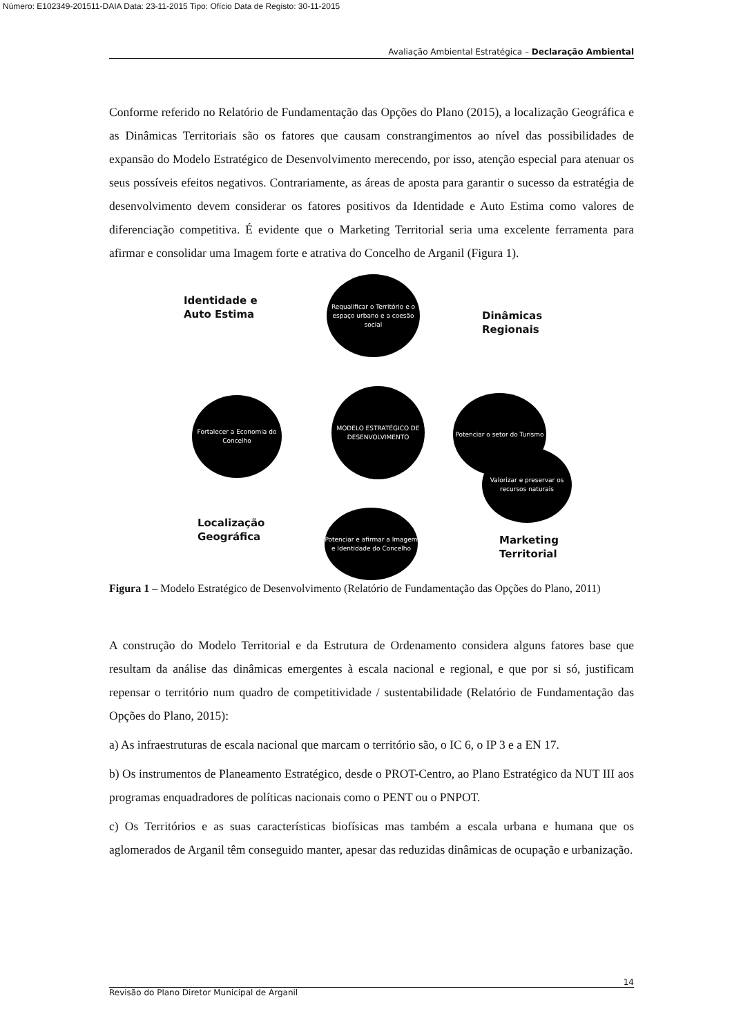Número: E102349-201511-DAIA Data: 23-11-2015 Tipo: Ofício Data de Registo: 30-11-2015
Avaliação Ambiental Estratégica – Declaração Ambiental
Conforme referido no Relatório de Fundamentação das Opções do Plano (2015), a localização Geográfica e as Dinâmicas Territoriais são os fatores que causam constrangimentos ao nível das possibilidades de expansão do Modelo Estratégico de Desenvolvimento merecendo, por isso, atenção especial para atenuar os seus possíveis efeitos negativos. Contrariamente, as áreas de aposta para garantir o sucesso da estratégia de desenvolvimento devem considerar os fatores positivos da Identidade e Auto Estima como valores de diferenciação competitiva. É evidente que o Marketing Territorial seria uma excelente ferramenta para afirmar e consolidar uma Imagem forte e atrativa do Concelho de Arganil (Figura 1).
Identidade e
Auto Estima
Requalificar o Território e o espaço urbano e a coesão social
Dinâmicas
Regionais
Fortalecer a Economia do Concelho
MODELO ESTRATÉGICO DE DESENVOLVIMENTO
Potenciar o setor do Turismo
Valorizar e preservar os recursos naturais
Localização
Geográfica
Potenciar e afirmar a Imagem e Identidade do Concelho
Marketing
Territorial
Figura 1 – Modelo Estratégico de Desenvolvimento (Relatório de Fundamentação das Opções do Plano, 2011)
A construção do Modelo Territorial e da Estrutura de Ordenamento considera alguns fatores base que resultam da análise das dinâmicas emergentes à escala nacional e regional, e que por si só, justificam repensar o território num quadro de competitividade / sustentabilidade (Relatório de Fundamentação das Opções do Plano, 2015):
a) As infraestruturas de escala nacional que marcam o território são, o IC 6, o IP 3 e a EN 17.
b) Os instrumentos de Planeamento Estratégico, desde o PROT-Centro, ao Plano Estratégico da NUT III aos programas enquadradores de políticas nacionais como o PENT ou o PNPOT.
c) Os Territórios e as suas características biofísicas mas também a escala urbana e humana que os aglomerados de Arganil têm conseguido manter, apesar das reduzidas dinâmicas de ocupação e urbanização.
14
Revisão do Plano Diretor Municipal de Arganil